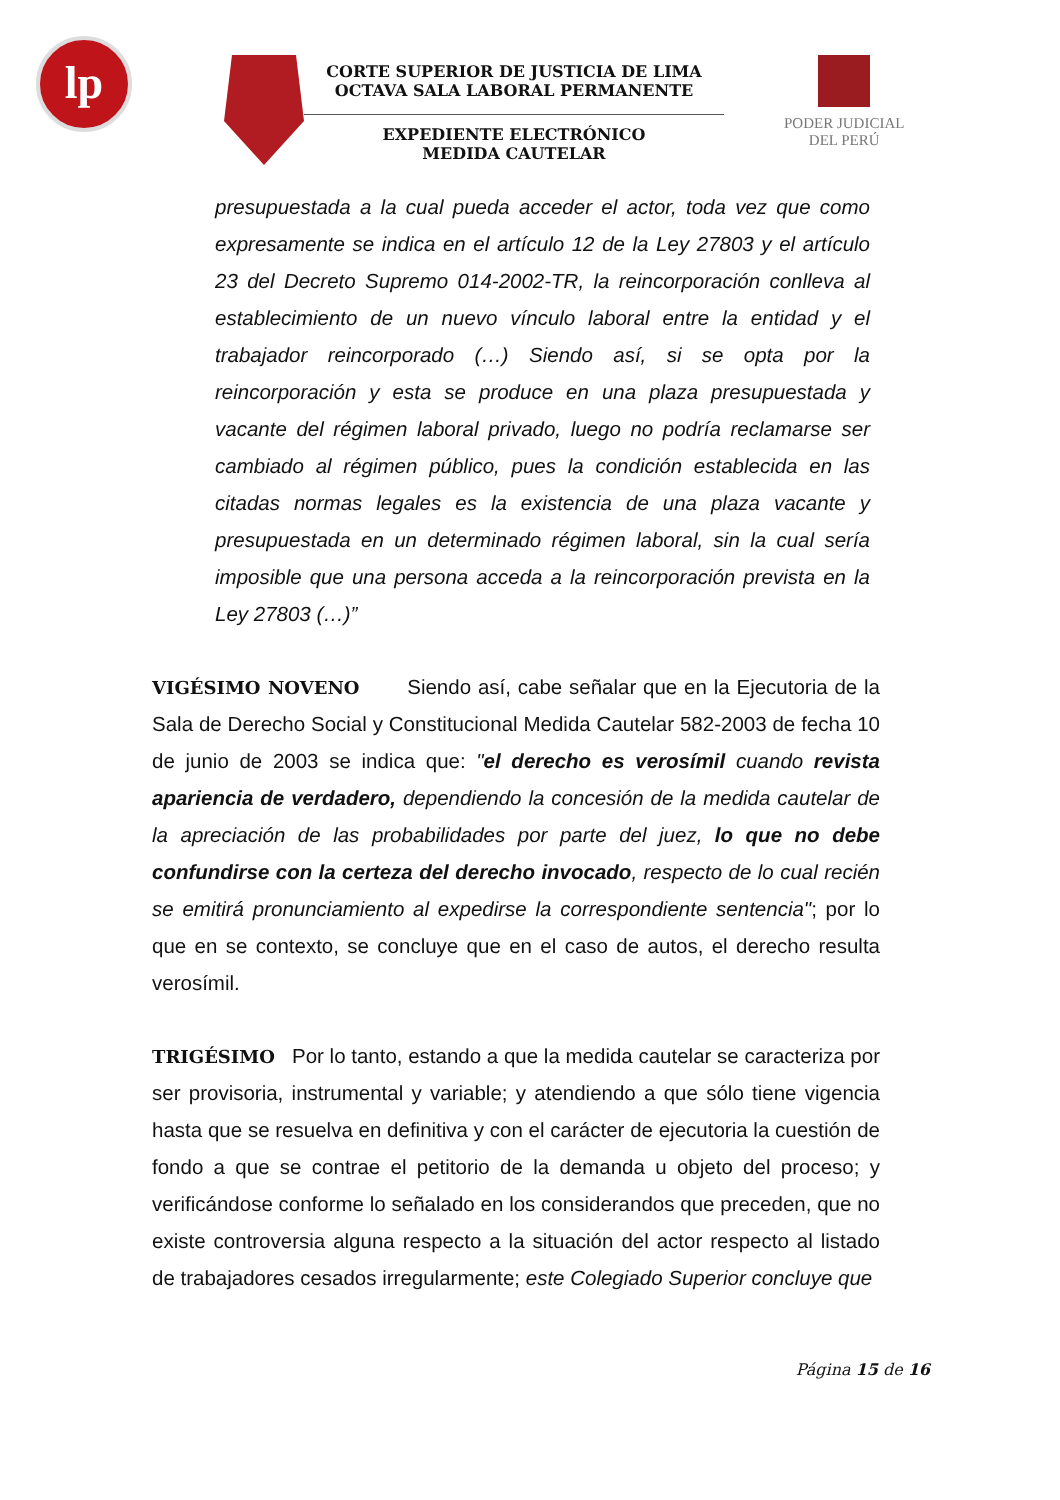lp
CORTE SUPERIOR DE JUSTICIA DE LIMA
OCTAVA SALA LABORAL PERMANENTE
EXPEDIENTE ELECTRÓNICO
MEDIDA CAUTELAR
PODER JUDICIAL
DEL PERÚ
presupuestada a la cual pueda acceder el actor, toda vez que como expresamente se indica en el artículo 12 de la Ley 27803 y el artículo 23 del Decreto Supremo 014-2002-TR, la reincorporación conlleva al establecimiento de un nuevo vínculo laboral entre la entidad y el trabajador reincorporado (…) Siendo así, si se opta por la reincorporación y esta se produce en una plaza presupuestada y vacante del régimen laboral privado, luego no podría reclamarse ser cambiado al régimen público, pues la condición establecida en las citadas normas legales es la existencia de una plaza vacante y presupuestada en un determinado régimen laboral, sin la cual sería imposible que una persona acceda a la reincorporación prevista en la Ley 27803 (…)”
VIGÉSIMO NOVENO Siendo así, cabe señalar que en la Ejecutoria de la Sala de Derecho Social y Constitucional Medida Cautelar 582-2003 de fecha 10 de junio de 2003 se indica que: "el derecho es verosímil cuando revista apariencia de verdadero, dependiendo la concesión de la medida cautelar de la apreciación de las probabilidades por parte del juez, lo que no debe confundirse con la certeza del derecho invocado, respecto de lo cual recién se emitirá pronunciamiento al expedirse la correspondiente sentencia"; por lo que en se contexto, se concluye que en el caso de autos, el derecho resulta verosímil.
TRIGÉSIMO Por lo tanto, estando a que la medida cautelar se caracteriza por ser provisoria, instrumental y variable; y atendiendo a que sólo tiene vigencia hasta que se resuelva en definitiva y con el carácter de ejecutoria la cuestión de fondo a que se contrae el petitorio de la demanda u objeto del proceso; y verificándose conforme lo señalado en los considerandos que preceden, que no existe controversia alguna respecto a la situación del actor respecto al listado de trabajadores cesados irregularmente; este Colegiado Superior concluye que
Página 15 de 16